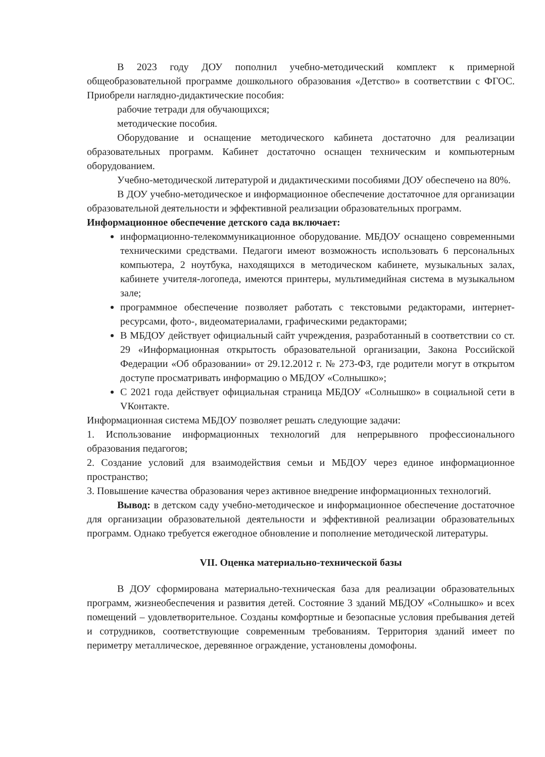В 2023 году ДОУ пополнил учебно-методический комплект к примерной общеобразовательной программе дошкольного образования «Детство» в соответствии с ФГОС. Приобрели наглядно-дидактические пособия:
рабочие тетради для обучающихся;
методические пособия.
Оборудование и оснащение методического кабинета достаточно для реализации образовательных программ. Кабинет достаточно оснащен техническим и компьютерным оборудованием.
Учебно-методической литературой и дидактическими пособиями ДОУ обеспечено на 80%.
В ДОУ учебно-методическое и информационное обеспечение достаточное для организации образовательной деятельности и эффективной реализации образовательных программ.
Информационное обеспечение детского сада включает:
информационно-телекоммуникационное оборудование. МБДОУ оснащено современными техническими средствами. Педагоги имеют возможность использовать 6 персональных компьютера, 2 ноутбука, находящихся в методическом кабинете, музыкальных залах, кабинете учителя-логопеда, имеются принтеры, мультимедийная система в музыкальном зале;
программное обеспечение позволяет работать с текстовыми редакторами, интернет-ресурсами, фото-, видеоматериалами, графическими редакторами;
В МБДОУ действует официальный сайт учреждения, разработанный в соответствии со ст. 29 «Информационная открытость образовательной организации, Закона Российской Федерации «Об образовании» от 29.12.2012 г. № 273-ФЗ, где родители могут в открытом доступе просматривать информацию о МБДОУ «Солнышко»;
С 2021 года действует официальная страница МБДОУ «Солнышко» в социальной сети в VКонтакте.
Информационная система МБДОУ позволяет решать следующие задачи:
1. Использование информационных технологий для непрерывного профессионального образования педагогов;
2. Создание условий для взаимодействия семьи и МБДОУ через единое информационное пространство;
3. Повышение качества образования через активное внедрение информационных технологий.
Вывод: в детском саду учебно-методическое и информационное обеспечение достаточное для организации образовательной деятельности и эффективной реализации образовательных программ. Однако требуется ежегодное обновление и пополнение методической литературы.
VII. Оценка материально-технической базы
В ДОУ сформирована материально-техническая база для реализации образовательных программ, жизнеобеспечения и развития детей. Состояние 3 зданий МБДОУ «Солнышко» и всех помещений – удовлетворительное. Созданы комфортные и безопасные условия пребывания детей и сотрудников, соответствующие современным требованиям. Территория зданий имеет по периметру металлическое, деревянное ограждение, установлены домофоны.